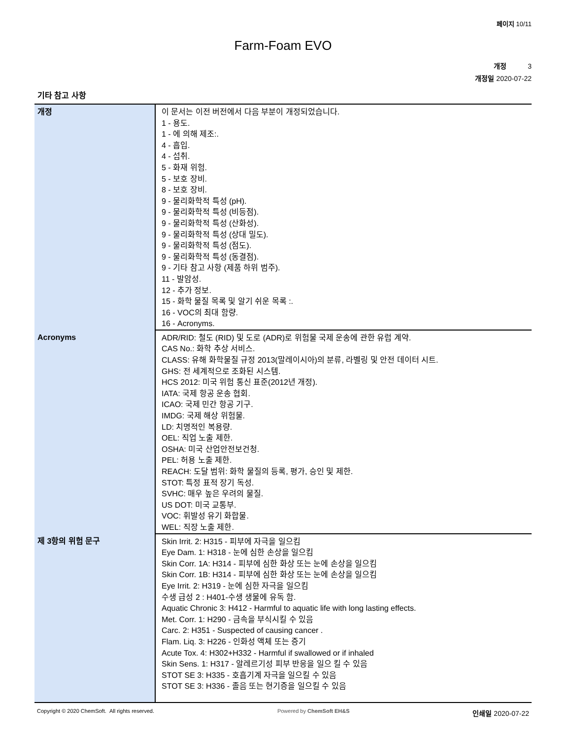페이지 10/11
Farm-Foam EVO
개정 3
개정일 2020-07-22
기타 참고 사항
| 개정 | 이 문서는 이전 버전에서 다음 부분이 개정되었습니다. 1 - 용도. 1 - 에 의해 제조:. 4 - 흡입. 4 - 섭취. 5 - 화재 위험. 5 - 보호 장비. 8 - 보호 장비. 9 - 물리화학적 특성 (pH). 9 - 물리화학적 특성 (비등점). 9 - 물리화학적 특성 (산화성). 9 - 물리화학적 특성 (상대 밀도). 9 - 물리화학적 특성 (점도). 9 - 물리화학적 특성 (동결점). 9 - 기타 참고 사항 (제품 하위 범주). 11 - 발암성. 12 - 추가 정보. 15 - 화학 물질 목록 및 알기 쉬운 목록 :. 16 - VOC의 최대 함량. 16 - Acronyms. |
| Acronyms | ADR/RID: 철도 (RID) 및 도로 (ADR)로 위험물 국제 운송에 관한 유럽 계약. CAS No.: 화학 추상 서비스. CLASS: 유해 화학물질 규정 2013(말레이시아)의 분류, 라벨링 및 안전 데이터 시트. GHS: 전 세계적으로 조화된 시스템. HCS 2012: 미국 위험 통신 표준(2012년 개정). IATA: 국제 항공 운송 협회. ICAO: 국제 민간 항공 기구. IMDG: 국제 해상 위험물. LD: 치명적인 복용량. OEL: 직업 노출 제한. OSHA: 미국 산업안전보건청. PEL: 허용 노출 제한. REACH: 도달 범위: 화학 물질의 등록, 평가, 승인 및 제한. STOT: 특정 표적 장기 독성. SVHC: 매우 높은 우려의 물질. US DOT: 미국 교통부. VOC: 휘발성 유기 화합물. WEL: 직장 노출 제한. |
| 제 3항의 위험 문구 | Skin Irrit. 2: H315 - 피부에 자극을 일으킴 Eye Dam. 1: H318 - 눈에 심한 손상을 일으킴 Skin Corr. 1A: H314 - 피부에 심한 화상 또는 눈에 손상을 일으킴 Skin Corr. 1B: H314 - 피부에 심한 화상 또는 눈에 손상을 일으킴 Eye Irrit. 2: H319 - 눈에 심한 자극을 일으킴 수생 급성 2 : H401-수생 생물에 유독 함. Aquatic Chronic 3: H412 - Harmful to aquatic life with long lasting effects. Met. Corr. 1: H290 - 금속을 부식시킬 수 있음 Carc. 2: H351 - Suspected of causing cancer . Flam. Liq. 3: H226 - 인화성 액체 또는 증기 Acute Tox. 4: H302+H332 - Harmful if swallowed or if inhaled Skin Sens. 1: H317 - 알레르기성 피부 반응을 일으 킬 수 있음 STOT SE 3: H335 - 호흡기계 자극을 일으킬 수 있음 STOT SE 3: H336 - 졸음 또는 현기증을 일으킬 수 있음 |
Copyright © 2020 ChemSoft. All rights reserved. Powered by ChemSoft EH&S 인쇄일 2020-07-22